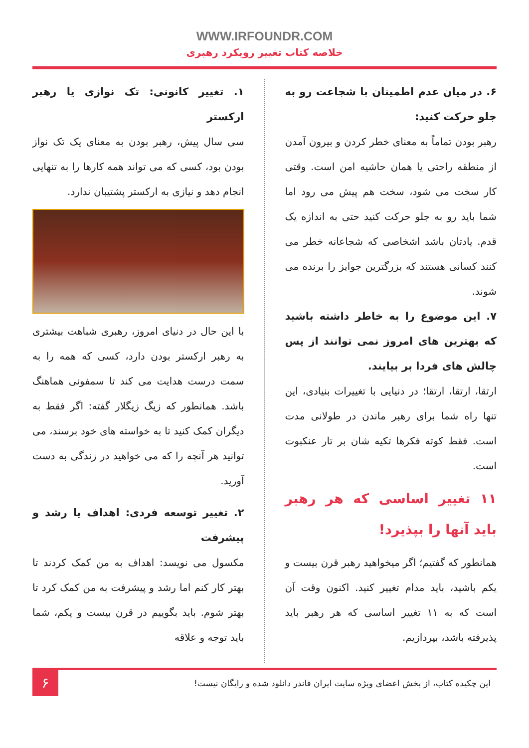WWW.IRFOUNDR.COM
خلاصه کتاب تغییر رویکرد رهبری
۶. در میان عدم اطمینان با شجاعت رو به جلو حرکت کنید:
رهبر بودن تماماً به معنای خطر کردن و بیرون آمدن از منطقه راحتی یا همان حاشیه امن است. وقتی کار سخت می شود، سخت هم پیش می رود اما شما باید رو به جلو حرکت کنید حتی به اندازه یک قدم. یادتان باشد اشخاصی که شجاعانه خطر می کنند کسانی هستند که بزرگترین جوایز را برنده می شوند.
۷. این موضوع را به خاطر داشته باشید که بهترین های امروز نمی توانند از پس چالش های فردا بر بیایند.
ارتقا، ارتقا، ارتقا؛ در دنیایی با تغییرات بنیادی، این تنها راه شما برای رهبر ماندن در طولانی مدت است. فقط کوته فکرها تکیه شان بر تار عنکبوت است.
۱۱ تغییر اساسی که هر رهبر باید آنها را بپذیرد!
همانطور که گفتیم؛ اگر میخواهید رهبر قرن بیست و یکم باشید، باید مدام تغییر کنید. اکنون وقت آن است که به ۱۱ تغییر اساسی که هر رهبر باید پذیرفته باشد، بپردازیم.
۱. تغییر کانونی: تک نوازی یا رهبر ارکستر
سی سال پیش، رهبر بودن به معنای یک تک نواز بودن بود، کسی که می تواند همه کارها را به تنهایی انجام دهد و نیازی به ارکستر پشتیبان ندارد.
با این حال در دنیای امروز، رهبری شباهت بیشتری به رهبر ارکستر بودن دارد، کسی که همه را به سمت درست هدایت می کند تا سمفونی هماهنگ باشد. همانطور که زیگ زیگلار گفته: اگر فقط به دیگران کمک کنید تا به خواسته های خود برسند، می توانید هر آنچه را که می خواهید در زندگی به دست آورید.
۲. تغییر توسعه فردی: اهداف یا رشد و پیشرفت
مکسول می نویسد: اهداف به من کمک کردند تا بهتر کار کنم اما رشد و پیشرفت به من کمک کرد تا بهتر شوم. باید بگوییم در قرن بیست و یکم، شما باید توجه و علاقه
این چکیده کتاب، از بخش اعضای ویژه سایت ایران فاندر دانلود شده و رایگان نیست!
۶